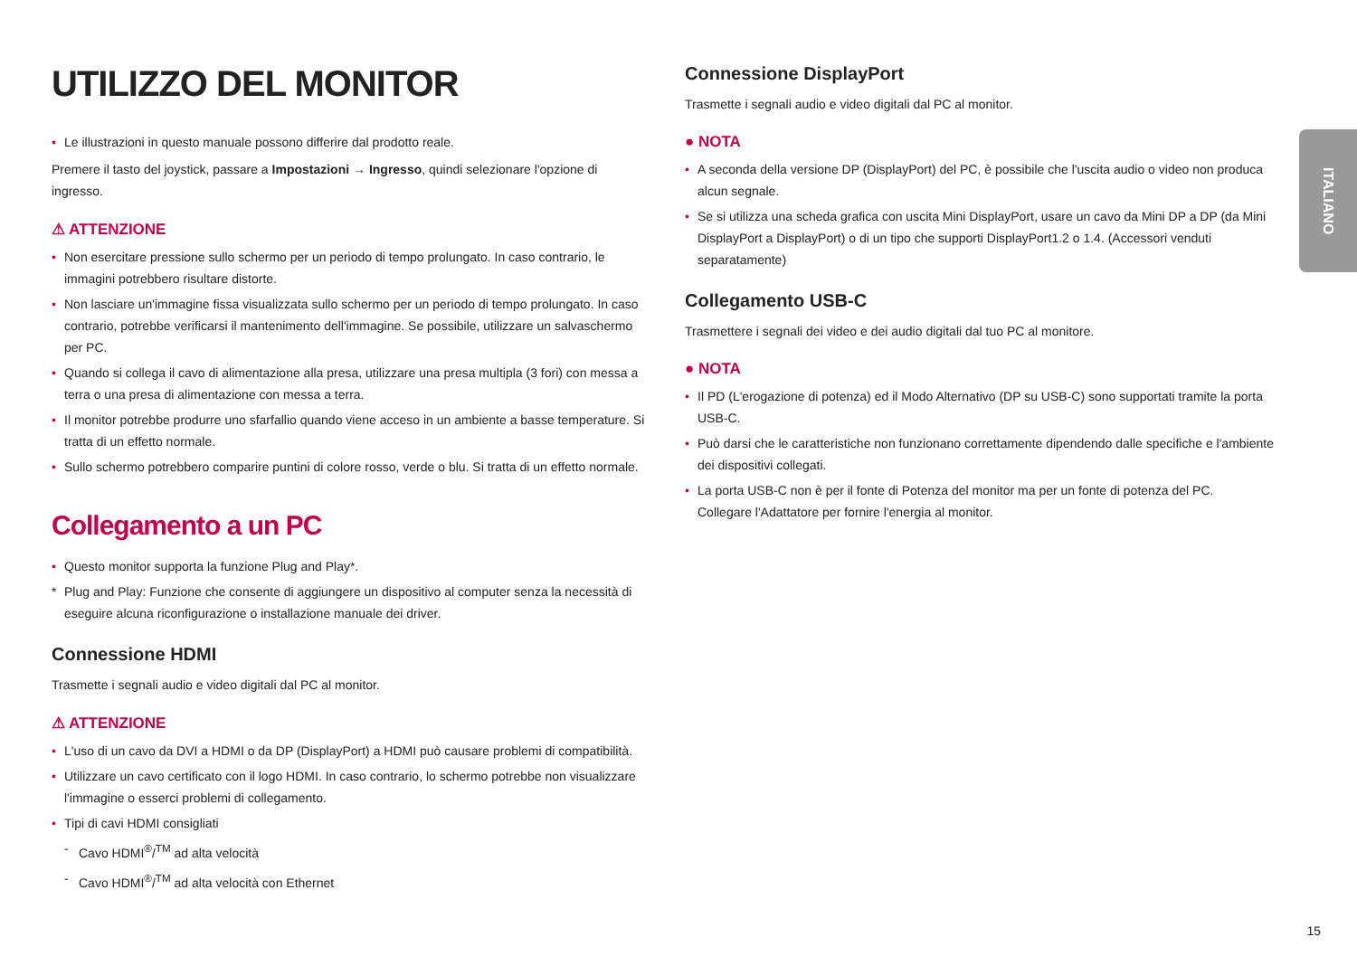UTILIZZO DEL MONITOR
• Le illustrazioni in questo manuale possono differire dal prodotto reale.
Premere il tasto del joystick, passare a Impostazioni → Ingresso, quindi selezionare l'opzione di ingresso.
⚠ ATTENZIONE
• Non esercitare pressione sullo schermo per un periodo di tempo prolungato. In caso contrario, le immagini potrebbero risultare distorte.
• Non lasciare un'immagine fissa visualizzata sullo schermo per un periodo di tempo prolungato. In caso contrario, potrebbe verificarsi il mantenimento dell'immagine. Se possibile, utilizzare un salvaschermo per PC.
• Quando si collega il cavo di alimentazione alla presa, utilizzare una presa multipla (3 fori) con messa a terra o una presa di alimentazione con messa a terra.
• Il monitor potrebbe produrre uno sfarfallio quando viene acceso in un ambiente a basse temperature. Si tratta di un effetto normale.
• Sullo schermo potrebbero comparire puntini di colore rosso, verde o blu. Si tratta di un effetto normale.
Collegamento a un PC
• Questo monitor supporta la funzione Plug and Play*.
* Plug and Play: Funzione che consente di aggiungere un dispositivo al computer senza la necessità di eseguire alcuna riconfigurazione o installazione manuale dei driver.
Connessione HDMI
Trasmette i segnali audio e video digitali dal PC al monitor.
⚠ ATTENZIONE
• L'uso di un cavo da DVI a HDMI o da DP (DisplayPort) a HDMI può causare problemi di compatibilità.
• Utilizzare un cavo certificato con il logo HDMI. In caso contrario, lo schermo potrebbe non visualizzare l'immagine o esserci problemi di collegamento.
• Tipi di cavi HDMI consigliati
- Cavo HDMI<sup>®</sup>/<sup>TM</sup> ad alta velocità
- Cavo HDMI<sup>®</sup>/<sup>TM</sup> ad alta velocità con Ethernet
Connessione DisplayPort
Trasmette i segnali audio e video digitali dal PC al monitor.
● NOTA
• A seconda della versione DP (DisplayPort) del PC, è possibile che l'uscita audio o video non produca alcun segnale.
• Se si utilizza una scheda grafica con uscita Mini DisplayPort, usare un cavo da Mini DP a DP (da Mini DisplayPort a DisplayPort) o di un tipo che supporti DisplayPort1.2 o 1.4. (Accessori venduti separatamente)
Collegamento USB-C
Trasmettere i segnali dei video e dei audio digitali dal tuo PC al monitore.
● NOTA
• Il PD (L'erogazione di potenza) ed il Modo Alternativo (DP su USB-C) sono supportati tramite la porta USB-C.
• Può darsi che le caratteristiche non funzionano correttamente dipendendo dalle specifiche e l'ambiente dei dispositivi collegati.
• La porta USB-C non è per il fonte di Potenza del monitor ma per un fonte di potenza del PC.
Collegare l'Adattatore per fornire l'energia al monitor.
ITALIANO
15